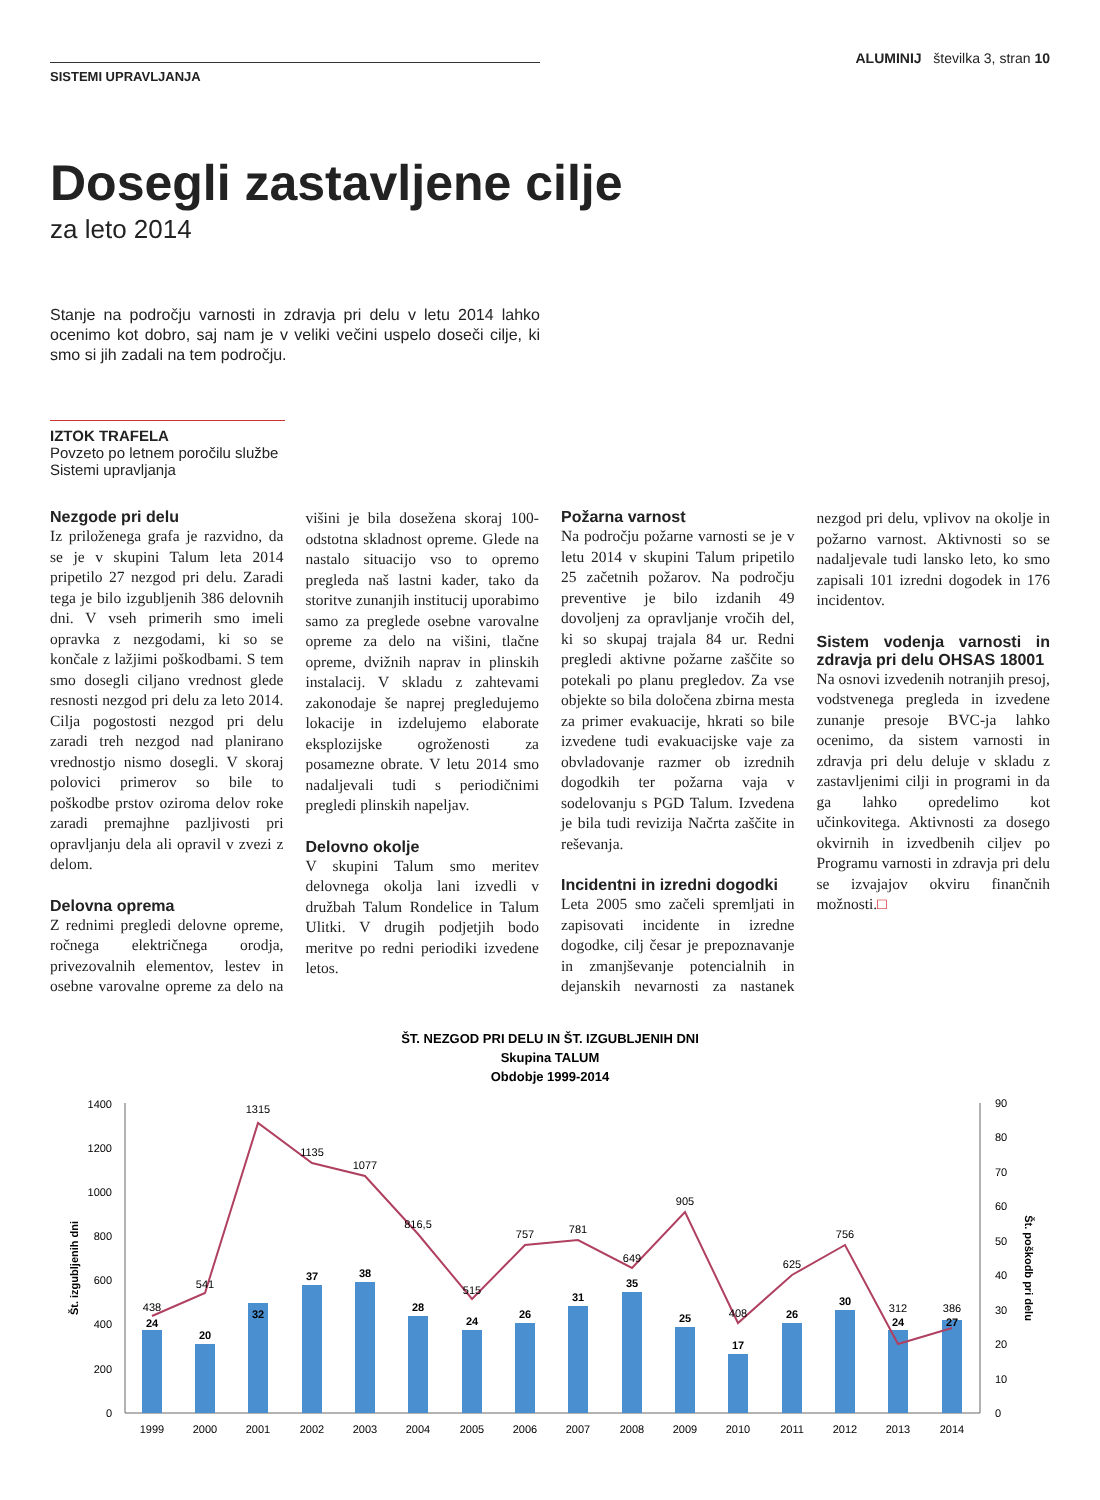SISTEMI UPRAVLJANJA
ALUMINIJ številka 3, stran 10
Dosegli zastavljene cilje
za leto 2014
Stanje na področju varnosti in zdravja pri delu v letu 2014 lahko ocenimo kot dobro, saj nam je v veliki večini uspelo doseči cilje, ki smo si jih zadali na tem področju.
IZTOK TRAFELA
Povzeto po letnem poročilu službe Sistemi upravljanja
Nezgode pri delu
Iz priloženega grafa je razvidno, da se je v skupini Talum leta 2014 pripetilo 27 nezgod pri delu. Zaradi tega je bilo izgubljenih 386 delovnih dni. V vseh primerih smo imeli opravka z nezgodami, ki so se končale z lažjimi poškodbami. S tem smo dosegli ciljano vrednost glede resnosti nezgod pri delu za leto 2014. Cilja pogostosti nezgod pri delu zaradi treh nezgod nad planirano vrednostjo nismo dosegli. V skoraj polovici primerov so bile to poškodbe prstov oziroma delov roke zaradi premajhne pazljivosti pri opravljanju dela ali opravil v zvezi z delom.
Delovna oprema
Z rednimi pregledi delovne opreme, ročnega električnega orodja, privezovalnih elementov, lestev in osebne varovalne opreme za delo na višini je bila dosežena skoraj 100-odstotna skladnost opreme. Glede na nastalo situacijo vso to opremo pregleda naš lastni kader, tako da storitve zunanjih institucij uporabimo samo za preglede osebne varovalne opreme za delo na višini, tlačne opreme, dvižnih naprav in plinskih instalacij. V skladu z zahtevami zakonodaje še naprej pregledujemo lokacije in izdelujemo elaborate eksplozijske ogroženosti za posamezne obrate. V letu 2014 smo nadaljevali tudi s periodičnimi pregledi plinskih napeljav.
Delovno okolje
V skupini Talum smo meritev delovnega okolja lani izvedli v družbah Talum Rondelice in Talum Ulitki. V drugih podjetjih bodo meritve po redni periodiki izvedene letos.
Požarna varnost
Na področju požarne varnosti se je v letu 2014 v skupini Talum pripetilo 25 začetnih požarov. Na področju preventive je bilo izdanih 49 dovoljenj za opravljanje vročih del, ki so skupaj trajala 84 ur. Redni pregledi aktivne požarne zaščite so potekali po planu pregledov. Za vse objekte so bila določena zbirna mesta za primer evakuacije, hkrati so bile izvedene tudi evakuacijske vaje za obvladovanje razmer ob izrednih dogodkih ter požarna vaja v sodelovanju s PGD Talum. Izvedena je bila tudi revizija Načrta zaščite in reševanja.
Incidentni in izredni dogodki
Leta 2005 smo začeli spremljati in zapisovati incidente in izredne dogodke, cilj česar je prepoznavanje in zmanjševanje potencialnih in dejanskih nevarnosti za nastanek nezgod pri delu, vplivov na okolje in požarno varnost. Aktivnosti so se nadaljevale tudi lansko leto, ko smo zapisali 101 izredni dogodek in 176 incidentov.
Sistem vodenja varnosti in zdravja pri delu OHSAS 18001
Na osnovi izvedenih notranjih presoj, vodstvenega pregleda in izvedene zunanje presoje BVC-ja lahko ocenimo, da sistem varnosti in zdravja pri delu deluje v skladu z zastavljenimi cilji in programi in da ga lahko opredelimo kot učinkovitega. Aktivnosti za dosego okvirnih in izvedbenih ciljev po Programu varnosti in zdravja pri delu se izvajajov okviru finančnih možnosti.□
ŠT. NEZGOD PRI DELU IN ŠT. IZGUBLJENIH DNI
Skupina TALUM
Obdobje 1999-2014
0
200
400
600
800
1000
1200
1400
0
10
20
30
40
50
60
70
80
90
Št. izgubljenih dni
Št. poškodb pri delu
438
541
1315
1135
1077
816,5
515
757
781
649
905
408
625
756
312
386
24
20
32
37
38
28
24
26
31
35
25
17
26
30
24
27
1999
2000
2001
2002
2003
2004
2005
2006
2007
2008
2009
2010
2011
2012
2013
2014